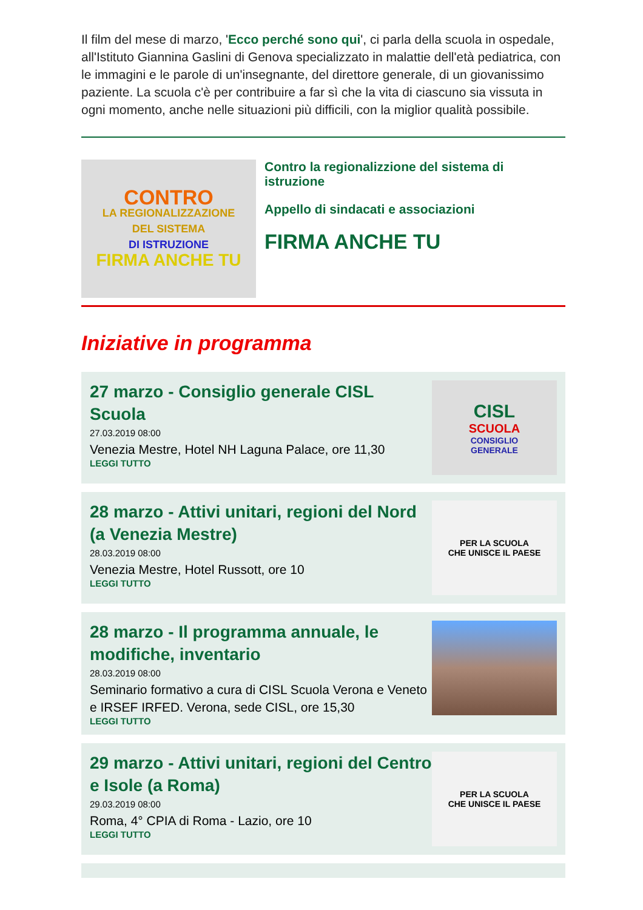Il film del mese di marzo, 'Ecco perché sono qui', ci parla della scuola in ospedale, all'Istituto Giannina Gaslini di Genova specializzato in malattie dell'età pediatrica, con le immagini e le parole di un'insegnante, del direttore generale, di un giovanissimo paziente. La scuola c'è per contribuire a far sì che la vita di ciascuno sia vissuta in ogni momento, anche nelle situazioni più difficili, con la miglior qualità possibile.
CONTRO
LA REGIONALIZZAZIONE
DEL SISTEMA
DI ISTRUZIONE
FIRMA ANCHE TU
Contro la regionalizzione del sistema di istruzione
Appello di sindacati e associazioni
FIRMA ANCHE TU
Iniziative in programma
27 marzo - Consiglio generale CISL Scuola
27.03.2019 08:00
Venezia Mestre, Hotel NH Laguna Palace, ore 11,30
LEGGI TUTTO
CISL
SCUOLA
CONSIGLIO
GENERALE
28 marzo - Attivi unitari, regioni del Nord (a Venezia Mestre)
28.03.2019 08:00
Venezia Mestre, Hotel Russott, ore 10
LEGGI TUTTO
PER LA SCUOLA
CHE UNISCE IL PAESE
28 marzo - Il programma annuale, le modifiche, inventario
28.03.2019 08:00
Seminario formativo a cura di CISL Scuola Verona e Veneto e IRSEF IRFED. Verona, sede CISL, ore 15,30
LEGGI TUTTO
29 marzo - Attivi unitari, regioni del Centro e Isole (a Roma)
29.03.2019 08:00
Roma, 4° CPIA di Roma - Lazio, ore 10
LEGGI TUTTO
PER LA SCUOLA
CHE UNISCE IL PAESE